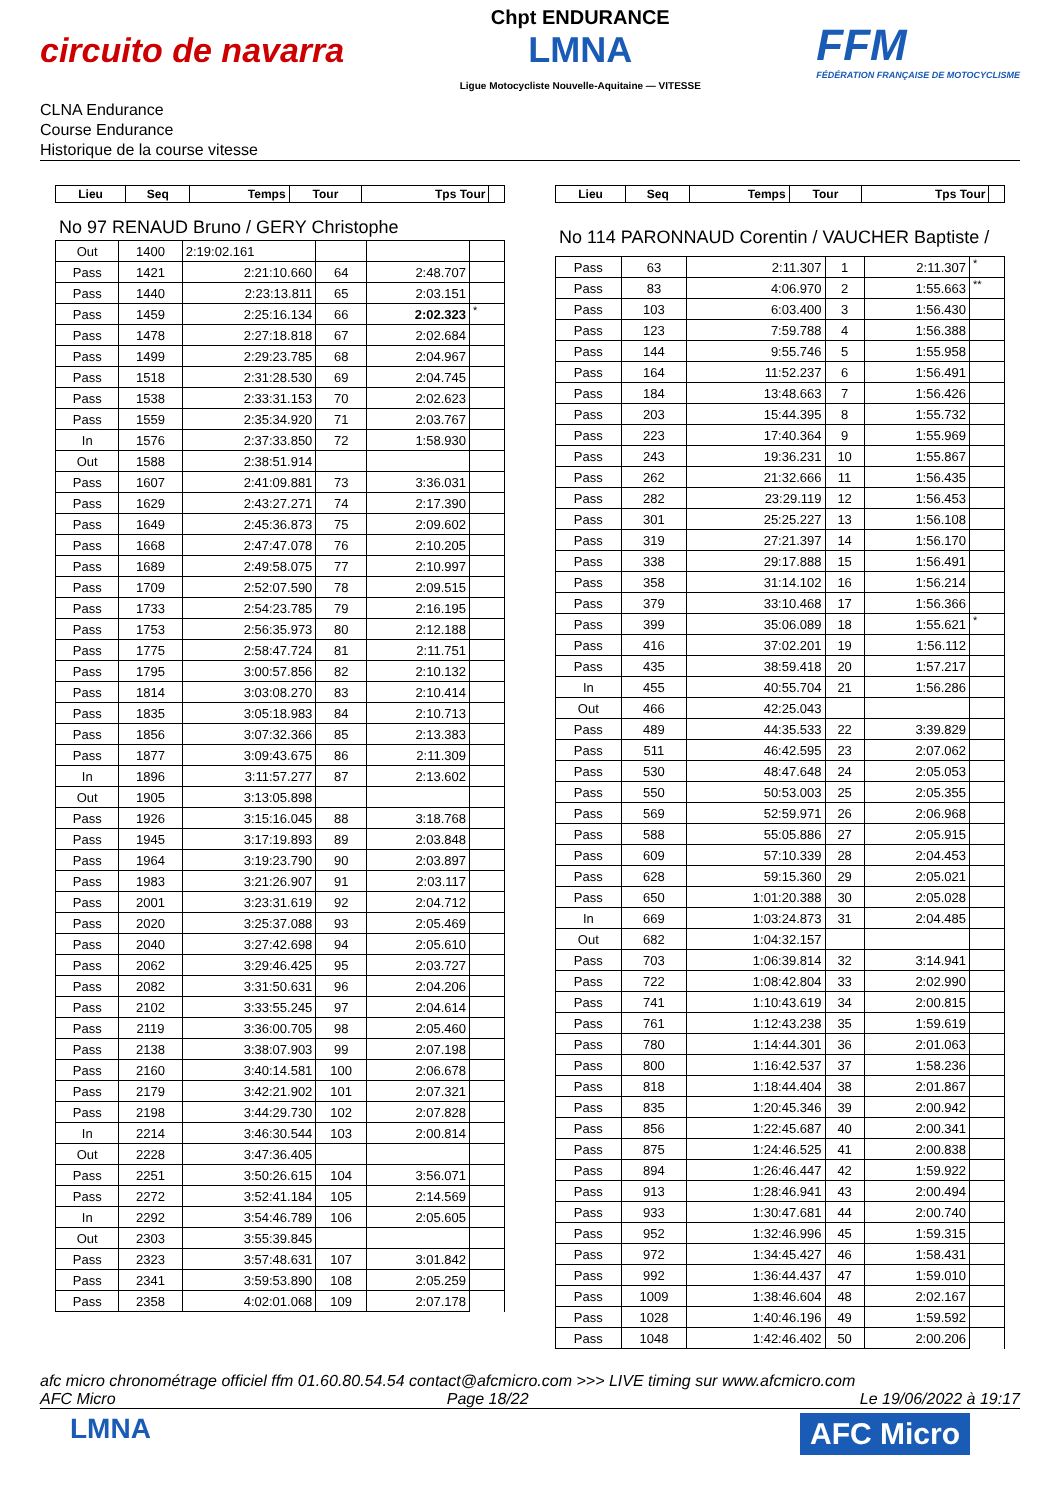circuito de navarra
Chpt ENDURANCE
LMNA
Ligue Motocycliste Nouvelle-Aquitaine — VITESSE
FFM
FÉDÉRATION FRANÇAISE DE MOTOCYCLISME
CLNA Endurance
Course Endurance
Historique de la course vitesse
| Lieu | Seq | Temps | Tour | Tps Tour | |
| --- | --- | --- | --- | --- | --- |
No 97 RENAUD Bruno / GERY Christophe
| Out | 1400 | 2:19:02.161 | | | |
| Pass | 1421 | 2:21:10.660 | 64 | 2:48.707 | |
| Pass | 1440 | 2:23:13.811 | 65 | 2:03.151 | |
| Pass | 1459 | 2:25:16.134 | 66 | 2:02.323 | * |
| Pass | 1478 | 2:27:18.818 | 67 | 2:02.684 | |
| Pass | 1499 | 2:29:23.785 | 68 | 2:04.967 | |
| Pass | 1518 | 2:31:28.530 | 69 | 2:04.745 | |
| Pass | 1538 | 2:33:31.153 | 70 | 2:02.623 | |
| Pass | 1559 | 2:35:34.920 | 71 | 2:03.767 | |
| In | 1576 | 2:37:33.850 | 72 | 1:58.930 | |
| Out | 1588 | 2:38:51.914 | | | |
| Pass | 1607 | 2:41:09.881 | 73 | 3:36.031 | |
| Pass | 1629 | 2:43:27.271 | 74 | 2:17.390 | |
| Pass | 1649 | 2:45:36.873 | 75 | 2:09.602 | |
| Pass | 1668 | 2:47:47.078 | 76 | 2:10.205 | |
| Pass | 1689 | 2:49:58.075 | 77 | 2:10.997 | |
| Pass | 1709 | 2:52:07.590 | 78 | 2:09.515 | |
| Pass | 1733 | 2:54:23.785 | 79 | 2:16.195 | |
| Pass | 1753 | 2:56:35.973 | 80 | 2:12.188 | |
| Pass | 1775 | 2:58:47.724 | 81 | 2:11.751 | |
| Pass | 1795 | 3:00:57.856 | 82 | 2:10.132 | |
| Pass | 1814 | 3:03:08.270 | 83 | 2:10.414 | |
| Pass | 1835 | 3:05:18.983 | 84 | 2:10.713 | |
| Pass | 1856 | 3:07:32.366 | 85 | 2:13.383 | |
| Pass | 1877 | 3:09:43.675 | 86 | 2:11.309 | |
| In | 1896 | 3:11:57.277 | 87 | 2:13.602 | |
| Out | 1905 | 3:13:05.898 | | | |
| Pass | 1926 | 3:15:16.045 | 88 | 3:18.768 | |
| Pass | 1945 | 3:17:19.893 | 89 | 2:03.848 | |
| Pass | 1964 | 3:19:23.790 | 90 | 2:03.897 | |
| Pass | 1983 | 3:21:26.907 | 91 | 2:03.117 | |
| Pass | 2001 | 3:23:31.619 | 92 | 2:04.712 | |
| Pass | 2020 | 3:25:37.088 | 93 | 2:05.469 | |
| Pass | 2040 | 3:27:42.698 | 94 | 2:05.610 | |
| Pass | 2062 | 3:29:46.425 | 95 | 2:03.727 | |
| Pass | 2082 | 3:31:50.631 | 96 | 2:04.206 | |
| Pass | 2102 | 3:33:55.245 | 97 | 2:04.614 | |
| Pass | 2119 | 3:36:00.705 | 98 | 2:05.460 | |
| Pass | 2138 | 3:38:07.903 | 99 | 2:07.198 | |
| Pass | 2160 | 3:40:14.581 | 100 | 2:06.678 | |
| Pass | 2179 | 3:42:21.902 | 101 | 2:07.321 | |
| Pass | 2198 | 3:44:29.730 | 102 | 2:07.828 | |
| In | 2214 | 3:46:30.544 | 103 | 2:00.814 | |
| Out | 2228 | 3:47:36.405 | | | |
| Pass | 2251 | 3:50:26.615 | 104 | 3:56.071 | |
| Pass | 2272 | 3:52:41.184 | 105 | 2:14.569 | |
| In | 2292 | 3:54:46.789 | 106 | 2:05.605 | |
| Out | 2303 | 3:55:39.845 | | | |
| Pass | 2323 | 3:57:48.631 | 107 | 3:01.842 | |
| Pass | 2341 | 3:59:53.890 | 108 | 2:05.259 | |
| Pass | 2358 | 4:02:01.068 | 109 | 2:07.178 | |
| Lieu | Seq | Temps | Tour | Tps Tour | |
| --- | --- | --- | --- | --- | --- |
No 114 PARONNAUD Corentin / VAUCHER Baptiste /
| Pass | 63 | 2:11.307 | 1 | 2:11.307 | * |
| Pass | 83 | 4:06.970 | 2 | 1:55.663 | ** |
| Pass | 103 | 6:03.400 | 3 | 1:56.430 | |
| Pass | 123 | 7:59.788 | 4 | 1:56.388 | |
| Pass | 144 | 9:55.746 | 5 | 1:55.958 | |
| Pass | 164 | 11:52.237 | 6 | 1:56.491 | |
| Pass | 184 | 13:48.663 | 7 | 1:56.426 | |
| Pass | 203 | 15:44.395 | 8 | 1:55.732 | |
| Pass | 223 | 17:40.364 | 9 | 1:55.969 | |
| Pass | 243 | 19:36.231 | 10 | 1:55.867 | |
| Pass | 262 | 21:32.666 | 11 | 1:56.435 | |
| Pass | 282 | 23:29.119 | 12 | 1:56.453 | |
| Pass | 301 | 25:25.227 | 13 | 1:56.108 | |
| Pass | 319 | 27:21.397 | 14 | 1:56.170 | |
| Pass | 338 | 29:17.888 | 15 | 1:56.491 | |
| Pass | 358 | 31:14.102 | 16 | 1:56.214 | |
| Pass | 379 | 33:10.468 | 17 | 1:56.366 | |
| Pass | 399 | 35:06.089 | 18 | 1:55.621 | * |
| Pass | 416 | 37:02.201 | 19 | 1:56.112 | |
| Pass | 435 | 38:59.418 | 20 | 1:57.217 | |
| In | 455 | 40:55.704 | 21 | 1:56.286 | |
| Out | 466 | 42:25.043 | | | |
| Pass | 489 | 44:35.533 | 22 | 3:39.829 | |
| Pass | 511 | 46:42.595 | 23 | 2:07.062 | |
| Pass | 530 | 48:47.648 | 24 | 2:05.053 | |
| Pass | 550 | 50:53.003 | 25 | 2:05.355 | |
| Pass | 569 | 52:59.971 | 26 | 2:06.968 | |
| Pass | 588 | 55:05.886 | 27 | 2:05.915 | |
| Pass | 609 | 57:10.339 | 28 | 2:04.453 | |
| Pass | 628 | 59:15.360 | 29 | 2:05.021 | |
| Pass | 650 | 1:01:20.388 | 30 | 2:05.028 | |
| In | 669 | 1:03:24.873 | 31 | 2:04.485 | |
| Out | 682 | 1:04:32.157 | | | |
| Pass | 703 | 1:06:39.814 | 32 | 3:14.941 | |
| Pass | 722 | 1:08:42.804 | 33 | 2:02.990 | |
| Pass | 741 | 1:10:43.619 | 34 | 2:00.815 | |
| Pass | 761 | 1:12:43.238 | 35 | 1:59.619 | |
| Pass | 780 | 1:14:44.301 | 36 | 2:01.063 | |
| Pass | 800 | 1:16:42.537 | 37 | 1:58.236 | |
| Pass | 818 | 1:18:44.404 | 38 | 2:01.867 | |
| Pass | 835 | 1:20:45.346 | 39 | 2:00.942 | |
| Pass | 856 | 1:22:45.687 | 40 | 2:00.341 | |
| Pass | 875 | 1:24:46.525 | 41 | 2:00.838 | |
| Pass | 894 | 1:26:46.447 | 42 | 1:59.922 | |
| Pass | 913 | 1:28:46.941 | 43 | 2:00.494 | |
| Pass | 933 | 1:30:47.681 | 44 | 2:00.740 | |
| Pass | 952 | 1:32:46.996 | 45 | 1:59.315 | |
| Pass | 972 | 1:34:45.427 | 46 | 1:58.431 | |
| Pass | 992 | 1:36:44.437 | 47 | 1:59.010 | |
| Pass | 1009 | 1:38:46.604 | 48 | 2:02.167 | |
| Pass | 1028 | 1:40:46.196 | 49 | 1:59.592 | |
| Pass | 1048 | 1:42:46.402 | 50 | 2:00.206 | |
afc micro chronométrage officiel ffm 01.60.80.54.54 contact@afcmicro.com >>> LIVE timing sur www.afcmicro.com
AFC Micro Page 18/22 Le 19/06/2022 à 19:17
LMNA AFC Micro